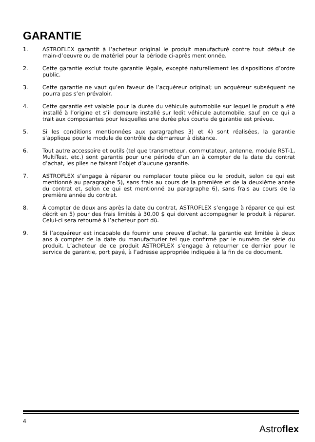GARANTIE
1. ASTROFLEX garantit à l’acheteur original le produit manufacturé contre tout défaut de main-d’oeuvre ou de matériel pour la période ci-après mentionnée.
2. Cette garantie exclut toute garantie légale, excepté naturellement les dispositions d’ordre public.
3. Cette garantie ne vaut qu’en faveur de l’acquéreur original; un acquéreur subséquent ne pourra pas s’en prévaloir.
4. Cette garantie est valable pour la durée du véhicule automobile sur lequel le produit a été installé à l’origine et s’il demeure installé sur ledit véhicule automobile, sauf en ce qui a trait aux composantes pour lesquelles une durée plus courte de garantie est prévue.
5. Si les conditions mentionnées aux paragraphes 3) et 4) sont réalisées, la garantie s’applique pour le module de contrôle du démarreur à distance.
6. Tout autre accessoire et outils (tel que transmetteur, commutateur, antenne, module RST-1, MultiTest, etc.) sont garantis pour une période d’un an à compter de la date du contrat d’achat, les piles ne faisant l’objet d’aucune garantie.
7. ASTROFLEX s’engage à réparer ou remplacer toute pièce ou le produit, selon ce qui est mentionné au paragraphe 5), sans frais au cours de la première et de la deuxième année du contrat et, selon ce qui est mentionné au paragraphe 6), sans frais au cours de la première année du contrat.
8. À compter de deux ans après la date du contrat, ASTROFLEX s’engage à réparer ce qui est décrit en 5) pour des frais limités à 30,00 $ qui doivent accompagner le produit à réparer. Celui-ci sera retourné à l’acheteur port dû.
9. Si l’acquéreur est incapable de fournir une preuve d’achat, la garantie est limitée à deux ans à compter de la date du manufacturier tel que confirmé par le numéro de série du produit. L’acheteur de ce produit ASTROFLEX s’engage à retourner ce dernier pour le service de garantie, port payé, à l’adresse appropriée indiquée à la fin de ce document.
4 Astroflex